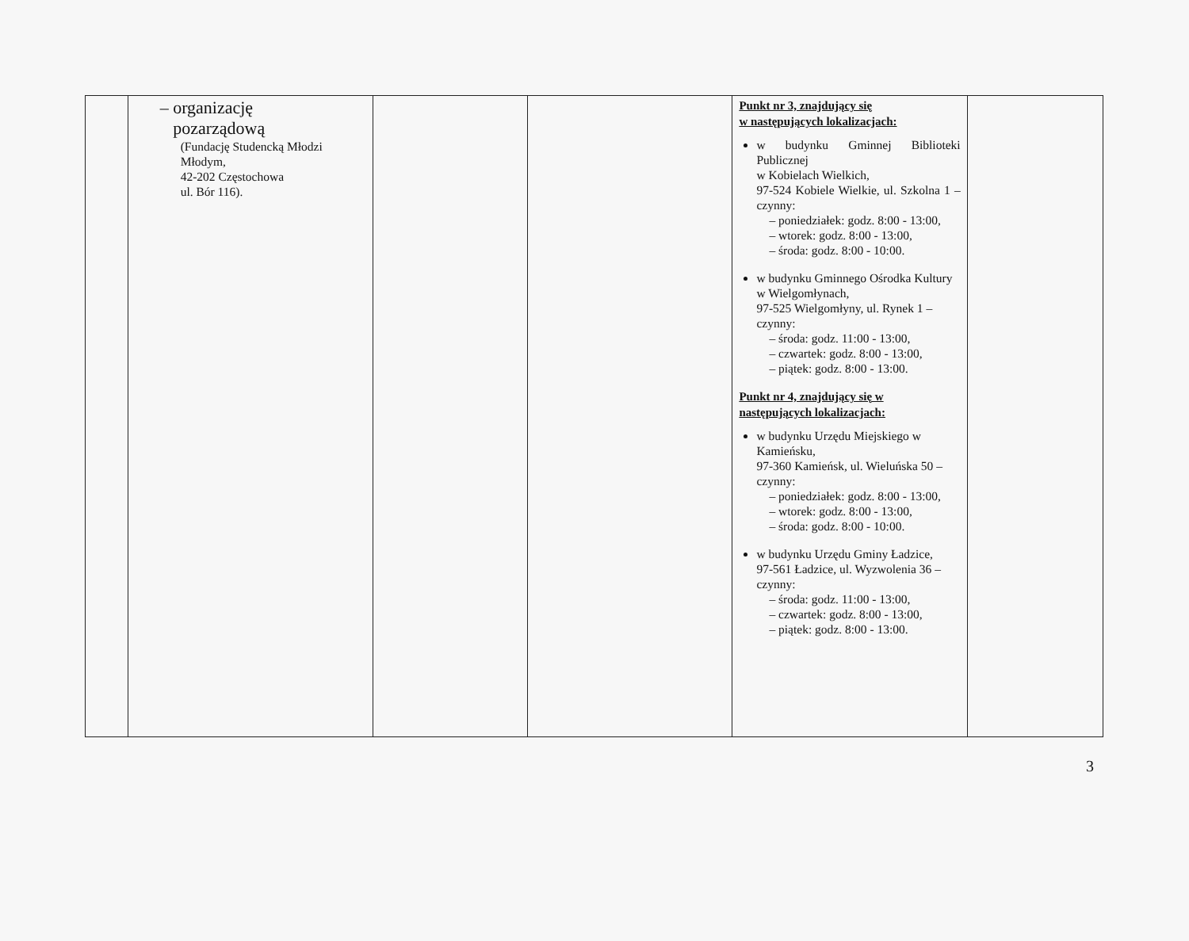| | – organizację pozarządową (Fundację Studencką Młodzi Młodym, 42-202 Częstochowa ul. Bór 116). | | | Punkt nr 3, znajdujący się w następujących lokalizacjach: w budynku Gminnej Biblioteki Publicznej w Kobielach Wielkich, 97-524 Kobiele Wielkie, ul. Szkolna 1 – czynny: – poniedziałek: godz. 8:00 - 13:00, – wtorek: godz. 8:00 - 13:00, – środa: godz. 8:00 - 10:00. w budynku Gminnego Ośrodka Kultury w Wielgomłynach, 97-525 Wielgomłyny, ul. Rynek 1 – czynny: – środa: godz. 11:00 - 13:00, – czwartek: godz. 8:00 - 13:00, – piątek: godz. 8:00 - 13:00. Punkt nr 4, znajdujący się w następujących lokalizacjach: w budynku Urzędu Miejskiego w Kamieńsku, 97-360 Kamieńsk, ul. Wieluńska 50 – czynny: – poniedziałek: godz. 8:00 - 13:00, – wtorek: godz. 8:00 - 13:00, – środa: godz. 8:00 - 10:00. w budynku Urzędu Gminy Ładzice, 97-561 Ładzice, ul. Wyzwolenia 36 – czynny: – środa: godz. 11:00 - 13:00, – czwartek: godz. 8:00 - 13:00, – piątek: godz. 8:00 - 13:00. | |
3